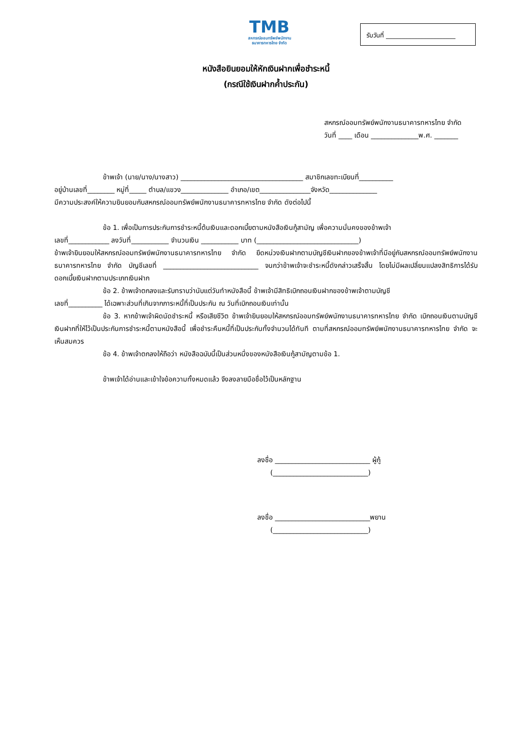TMB
สหกรณ์ออมทรัพย์พนักงาน
ธนาคารทหารไทย จำกัด
รับวันที่ ______________________
หนังสือยินยอมให้หักเงินฝากเพื่อชำระหนี้
(กรณีใช้เงินฝากค้ำประกัน)
สหกรณ์ออมทรัพย์พนักงานธนาคารทหารไทย จำกัด
วันที่ ____ เดือน ______________พ.ศ. _______
ข้าพเจ้า (นาย/นาง/นางสาว) ____________________________________ สมาชิกเลขทะเบียนที่__________
อยู่บ้านเลขที่________ หมู่ที่_____ ตำบล/แขวง______________ อำเภอ/เขต_______________จังหวัด______________
มีความประสงค์ให้ความยินยอมกับสหกรณ์ออมทรัพย์พนักงานธนาคารทหารไทย จำกัด ดังต่อไปนี้
ข้อ 1. เพื่อเป็นการประกันการชำระหนี้ต้นเงินและดอกเบี้ยตามหนังสือเงินกู้สามัญ เพื่อความมั่นคงของข้าพเจ้า
เลขที่____________ ลงวันที่___________ จำนวนเงิน ___________ บาท (______________________________)
ข้าพเจ้ายินยอมให้สหกรณ์ออมทรัพย์พนักงานธนาคารทหารไทย จำกัด ยึดหน่วงเงินฝากตามบัญชีเงินฝากของข้าพเจ้าที่มีอยู่กับสหกรณ์ออมทรัพย์พนักงานธนาคารทหารไทย จำกัด บัญชีเลขที่ ____________________________ จนกว่าข้าพเจ้าจะชำระหนี้ดังกล่าวเสร็จสิ้น โดยไม่มีผลเปลี่ยนแปลงสิทธิการได้รับดอกเบี้ยเงินฝากตามประเภทเงินฝาก
ข้อ 2. ข้าพเจ้าตกลงและรับทราบว่านับแต่วันทำหนังสือนี้ ข้าพเจ้ามีสิทธิเบิกถอนเงินฝากของข้าพเจ้าตามบัญชี
เลขที่__________ ได้เฉพาะส่วนที่เกินจากภาระหนี้ที่เป็นประกัน ณ วันที่เบิกถอนเงินเท่านั้น
ข้อ 3. หากข้าพเจ้าผิดนัดชำระหนี้ หรือเสียชีวิต ข้าพเจ้ายินยอมให้สหกรณ์ออมทรัพย์พนักงานธนาคารทหารไทย จำกัด เบิกถอนเงินตามบัญชีเงินฝากที่ให้ไว้เป็นประกันการชำระหนี้ตามหนังสือนี้ เพื่อชำระคืนหนี้ที่เป็นประกันทั้งจำนวนได้ทันที ตามที่สหกรณ์ออมทรัพย์พนักงานธนาคารทหารไทย จำกัด จะเห็นสมควร
ข้อ 4. ข้าพเจ้าตกลงให้ถือว่า หนังสือฉบับนี้เป็นส่วนหนึ่งของหนังสือเงินกู้สามัญตามข้อ 1.
ข้าพเจ้าได้อ่านและเข้าใจข้อความทั้งหมดแล้ว จึงลงลายมือชื่อไว้เป็นหลักฐาน
ลงชื่อ ____________________________ ผู้กู้
(____________________________)
ลงชื่อ ____________________________พยาน
(____________________________)